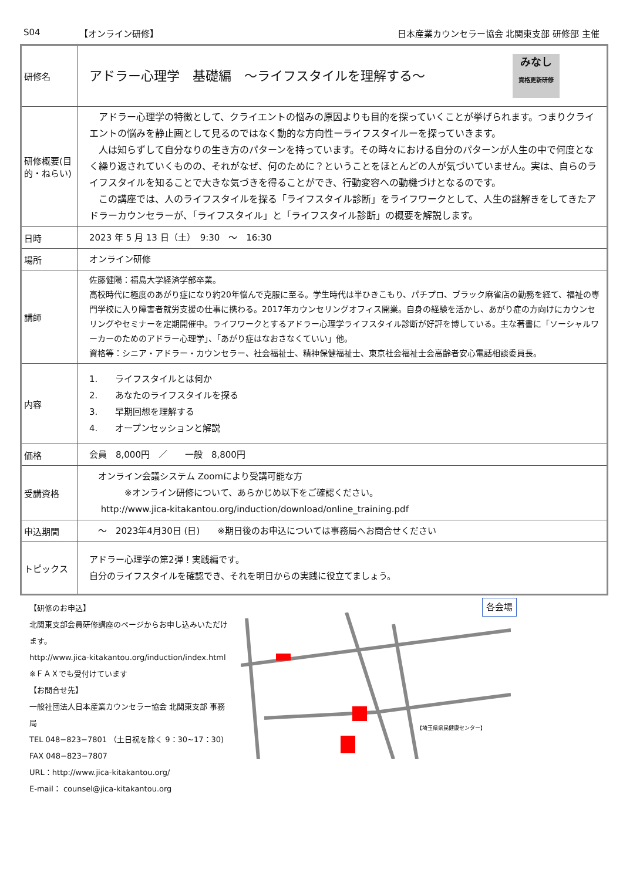S04 【オンライン研修】 日本産業カウンセラー協会 北関東支部 研修部 主催
| 研修名 | アドラー心理学 基礎編 ～ライフスタイルを理解する～ みなし 資格更新研修 |
| 研修概要(目的・ねらい) | アドラー心理学の特徴として、クライエントの悩みの原因よりも目的を探っていくことが挙げられます。つまりクライエントの悩みを静止画として見るのではなく動的な方向性ーライフスタイルーを探っていきます。 人は知らずして自分なりの生き方のパターンを持っています。その時々における自分のパターンが人生の中で何度となく繰り返されていくものの、それがなぜ、何のために？ということをほとんどの人が気づいていません。実は、自らのライフスタイルを知ることで大きな気づきを得ることができ、行動変容への動機づけとなるのです。 この講座では、人のライフスタイルを探る「ライフスタイル診断」をライフワークとして、人生の謎解きをしてきたアドラーカウンセラーが、「ライフスタイル」と「ライフスタイル診断」の概要を解説します。 |
| 日時 | 2023 年 5 月 13 日（土） 9:30 ～ 16:30 |
| 場所 | オンライン研修 |
| 講師 | 佐藤健陽：福島大学経済学部卒業。 高校時代に極度のあがり症になり約20年悩んで克服に至る。学生時代は半ひきこもり、パチプロ、ブラック麻雀店の勤務を経て、福祉の専門学校に入り障害者就労支援の仕事に携わる。2017年カウンセリングオフィス開業。自身の経験を活かし、あがり症の方向けにカウンセリングやセミナーを定期開催中。ライフワークとするアドラー心理学ライフスタイル診断が好評を博している。主な著書に「ソーシャルワーカーのためのアドラー心理学」、「あがり症はなおさなくていい」他。 資格等：シニア・アドラー・カウンセラー、社会福祉士、精神保健福祉士、東京社会福祉士会高齢者安心電話相談委員長。 |
| 内容 | 1. ライフスタイルとは何か 2. あなたのライフスタイルを探る 3. 早期回想を理解する 4. オープンセッションと解説 |
| 価格 | 会員 8,000円 ／ 一般 8,800円 |
| 受講資格 | オンライン会議システム Zoomにより受講可能な方 ※オンライン研修について、あらかじめ以下をご確認ください。 http://www.jica-kitakantou.org/induction/download/online_training.pdf |
| 申込期間 | ～ 2023年4月30日 (日) ※期日後のお申込については事務局へお問合せください |
| トピックス | アドラー心理学の第2弾！実践編です。 自分のライフスタイルを確認でき、それを明日からの実践に役立てましょう。 |
【研修のお申込】
北関東支部会員研修講座のページからお申し込みいただけます。
http://www.jica-kitakantou.org/induction/index.html
※ＦＡＸでも受付けています
【お問合せ先】
一般社団法人日本産業カウンセラー協会 北関東支部 事務局
TEL 048−823−7801 （土日祝を除く 9：30~17：30)
FAX 048−823−7807
URL：http://www.jica-kitakantou.org/
E-mail： counsel@jica-kitakantou.org
各会場
【埼玉県県民健康センター】